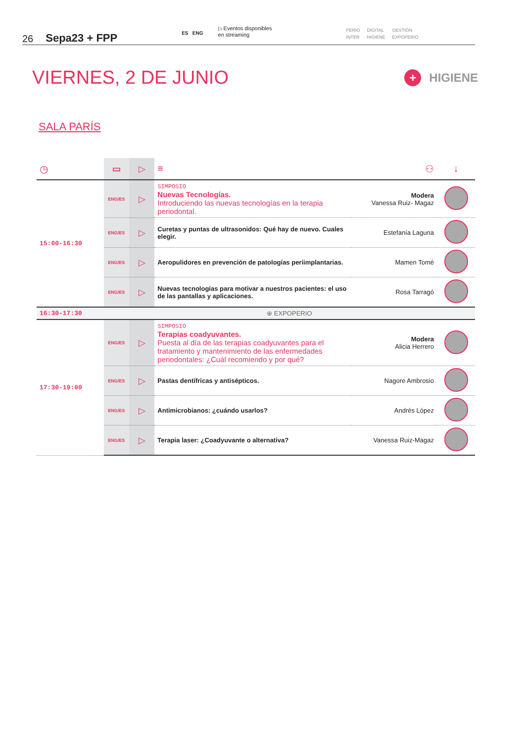26 Sepa23 + FPP ES ENG ▷ Eventos disponibles
en streaming
PERIO DIGITAL GESTIÓN INTER HIGIENE EXPOPERIO
VIERNES, 2 DE JUNIO + HIGIENE
SALA PARÍS
| ◷ | ▭ | ▷ | ≡ | ⚇ | ↓ |
| --- | --- | --- | --- | --- | --- |
| 15:00-16:30 | ENG/ES | ▷ | SIMPOSIO Nuevas Tecnologías. Introduciendo las nuevas tecnologías en la terapia periodontal. | Modera Vanessa Ruiz- Magaz | |
| | ENG/ES | ▷ | Curetas y puntas de ultrasonidos: Qué hay de nuevo. Cuales elegir. | Estefanía Laguna | |
| | ENG/ES | ▷ | Aeropulidores en prevención de patologías periimplantarias. | Mamen Tomé | |
| | ENG/ES | ▷ | Nuevas tecnologías para motivar a nuestros pacientes: el uso de las pantallas y aplicaciones. | Rosa Tarragó | |
| 16:30-17:30 | ⊕ EXPOPERIO | | | | |
| 17:30-19:00 | ENG/ES | ▷ | SIMPOSIO Terapias coadyuvantes. Puesta al día de las terapias coadyuvantes para el tratamiento y mantenimiento de las enfermedades periodontales: ¿Cuál recomiendo y por qué? | Modera Alicia Herrero | |
| | ENG/ES | ▷ | Pastas dentífricas y antisépticos. | Nagore Ambrosio | |
| | ENG/ES | ▷ | Antimicrobianos: ¿cuándo usarlos? | Andrés López | |
| | ENG/ES | ▷ | Terapia laser: ¿Coadyuvante o alternativa? | Vanessa Ruiz-Magaz | |